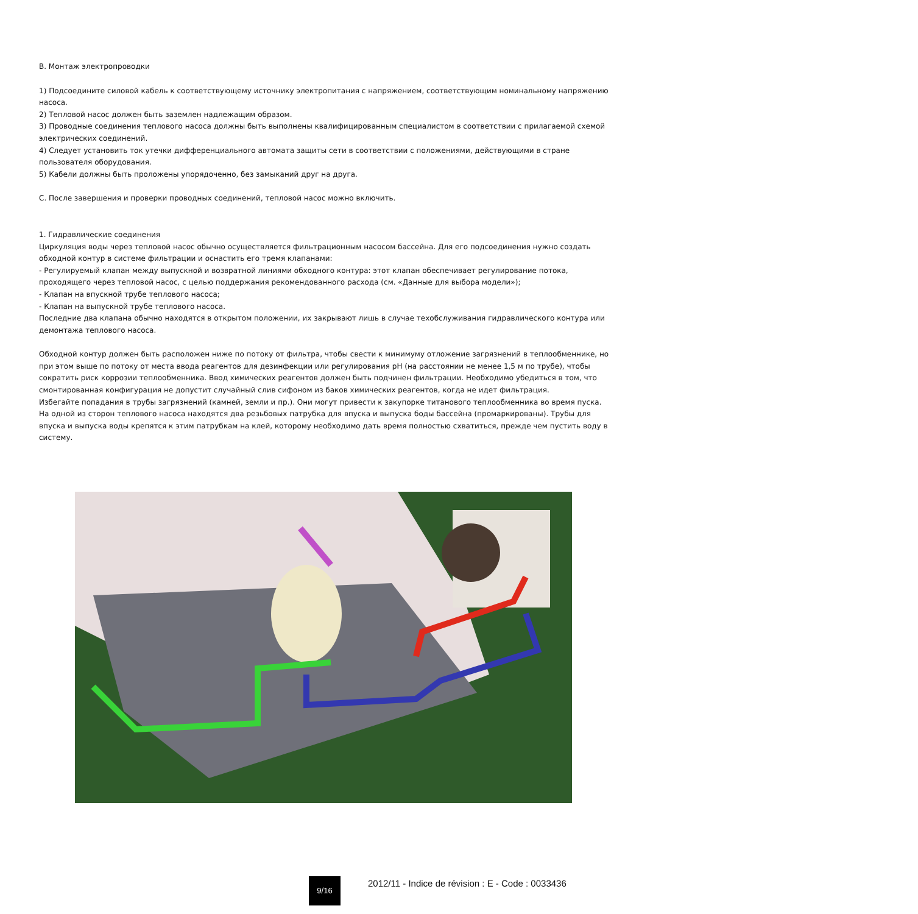B. Монтаж электропроводки
1) Подсоедините силовой кабель к соответствующему источнику электропитания с напряжением, соответствующим номинальному напряжению насоса.
2) Тепловой насос должен быть заземлен надлежащим образом.
3) Проводные соединения теплового насоса должны быть выполнены квалифицированным специалистом в соответствии с прилагаемой схемой электрических соединений.
4) Следует установить ток утечки дифференциального автомата защиты сети в соответствии с положениями, действующими в стране пользователя оборудования.
5) Кабели должны быть проложены упорядоченно, без замыканий друг на друга.
C. После завершения и проверки проводных соединений, тепловой насос можно включить.
1. Гидравлические соединения
Циркуляция воды через тепловой насос обычно осуществляется фильтрационным насосом бассейна. Для его подсоединения нужно создать обходной контур в системе фильтрации и оснастить его тремя клапанами:
- Регулируемый клапан между выпускной и возвратной линиями обходного контура: этот клапан обеспечивает регулирование потока, проходящего через тепловой насос, с целью поддержания рекомендованного расхода (см. «Данные для выбора модели»);
- Клапан на впускной трубе теплового насоса;
- Клапан на выпускной трубе теплового насоса.
Последние два клапана обычно находятся в открытом положении, их закрывают лишь в случае техобслуживания гидравлического контура или демонтажа теплового насоса.
Обходной контур должен быть расположен ниже по потоку от фильтра, чтобы свести к минимуму отложение загрязнений в теплообменнике, но при этом выше по потоку от места ввода реагентов для дезинфекции или регулирования pH (на расстоянии не менее 1,5 м по трубе), чтобы сократить риск коррозии теплообменника. Ввод химических реагентов должен быть подчинен фильтрации. Необходимо убедиться в том, что смонтированная конфигурация не допустит случайный слив сифоном из баков химических реагентов, когда не идет фильтрация.
Избегайте попадания в трубы загрязнений (камней, земли и пр.). Они могут привести к закупорке титанового теплообменника во время пуска.
На одной из сторон теплового насоса находятся два резьбовых патрубка для впуска и выпуска боды бассейна (промаркированы). Трубы для впуска и выпуска воды крепятся к этим патрубкам на клей, которому необходимо дать время полностью схватиться, прежде чем пустить воду в систему.
9/16 2012/11 - Indice de révision : E - Code : 0033436